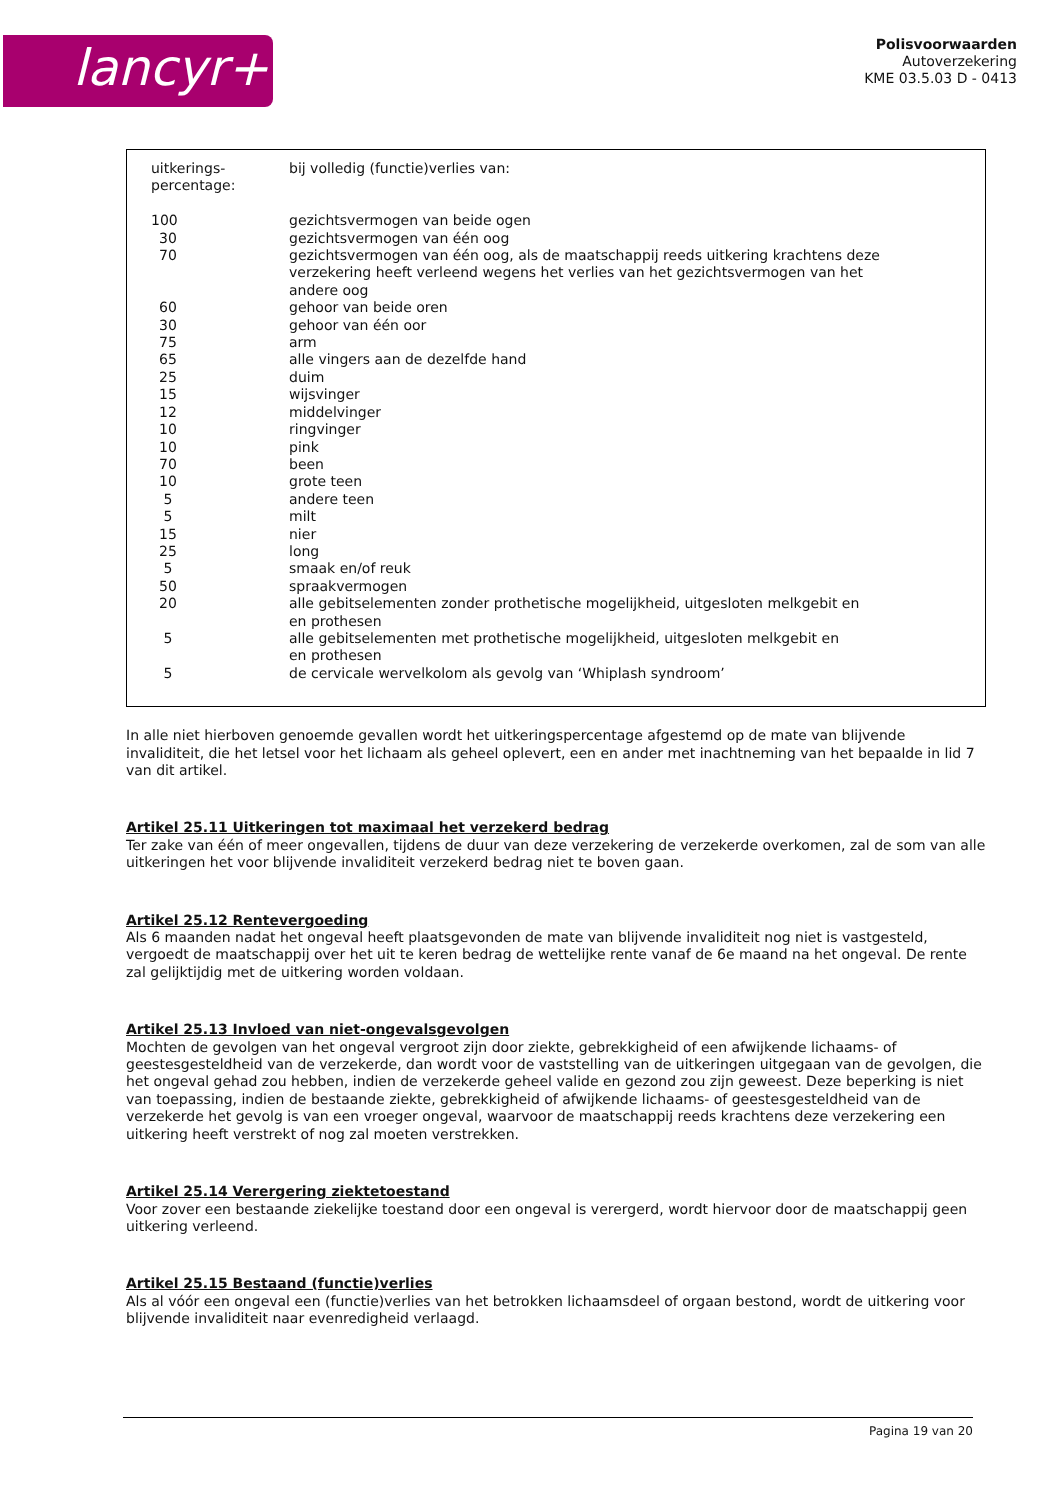lancyr+
Polisvoorwaarden
Autoverzekering
KME 03.5.03 D - 0413
| uitkerings- percentage: | bij volledig (functie)verlies van: |
| 100 | gezichtsvermogen van beide ogen |
| 30 | gezichtsvermogen van één oog |
| 70 | gezichtsvermogen van één oog, als de maatschappij reeds uitkering krachtens deze verzekering heeft verleend wegens het verlies van het gezichtsvermogen van het andere oog |
| 60 | gehoor van beide oren |
| 30 | gehoor van één oor |
| 75 | arm |
| 65 | alle vingers aan de dezelfde hand |
| 25 | duim |
| 15 | wijsvinger |
| 12 | middelvinger |
| 10 | ringvinger |
| 10 | pink |
| 70 | been |
| 10 | grote teen |
| 5 | andere teen |
| 5 | milt |
| 15 | nier |
| 25 | long |
| 5 | smaak en/of reuk |
| 50 | spraakvermogen |
| 20 | alle gebitselementen zonder prothetische mogelijkheid, uitgesloten melkgebit en en prothesen |
| 5 | alle gebitselementen met prothetische mogelijkheid, uitgesloten melkgebit en en prothesen |
| 5 | de cervicale wervelkolom als gevolg van ‘Whiplash syndroom’ |
In alle niet hierboven genoemde gevallen wordt het uitkeringspercentage afgestemd op de mate van blijvende invaliditeit, die het letsel voor het lichaam als geheel oplevert, een en ander met inachtneming van het bepaalde in lid 7 van dit artikel.
Artikel 25.11 Uitkeringen tot maximaal het verzekerd bedrag
Ter zake van één of meer ongevallen, tijdens de duur van deze verzekering de verzekerde overkomen, zal de som van alle uitkeringen het voor blijvende invaliditeit verzekerd bedrag niet te boven gaan.
Artikel 25.12 Rentevergoeding
Als 6 maanden nadat het ongeval heeft plaatsgevonden de mate van blijvende invaliditeit nog niet is vastgesteld, vergoedt de maatschappij over het uit te keren bedrag de wettelijke rente vanaf de 6e maand na het ongeval. De rente zal gelijktijdig met de uitkering worden voldaan.
Artikel 25.13 Invloed van niet-ongevalsgevolgen
Mochten de gevolgen van het ongeval vergroot zijn door ziekte, gebrekkigheid of een afwijkende lichaams- of geestesgesteldheid van de verzekerde, dan wordt voor de vaststelling van de uitkeringen uitgegaan van de gevolgen, die het ongeval gehad zou hebben, indien de verzekerde geheel valide en gezond zou zijn geweest. Deze beperking is niet van toepassing, indien de bestaande ziekte, gebrekkigheid of afwijkende lichaams- of geestesgesteldheid van de verzekerde het gevolg is van een vroeger ongeval, waarvoor de maatschappij reeds krachtens deze verzekering een uitkering heeft verstrekt of nog zal moeten verstrekken.
Artikel 25.14 Verergering ziektetoestand
Voor zover een bestaande ziekelijke toestand door een ongeval is verergerd, wordt hiervoor door de maatschappij geen uitkering verleend.
Artikel 25.15 Bestaand (functie)verlies
Als al vóór een ongeval een (functie)verlies van het betrokken lichaamsdeel of orgaan bestond, wordt de uitkering voor blijvende invaliditeit naar evenredigheid verlaagd.
Pagina 19 van 20